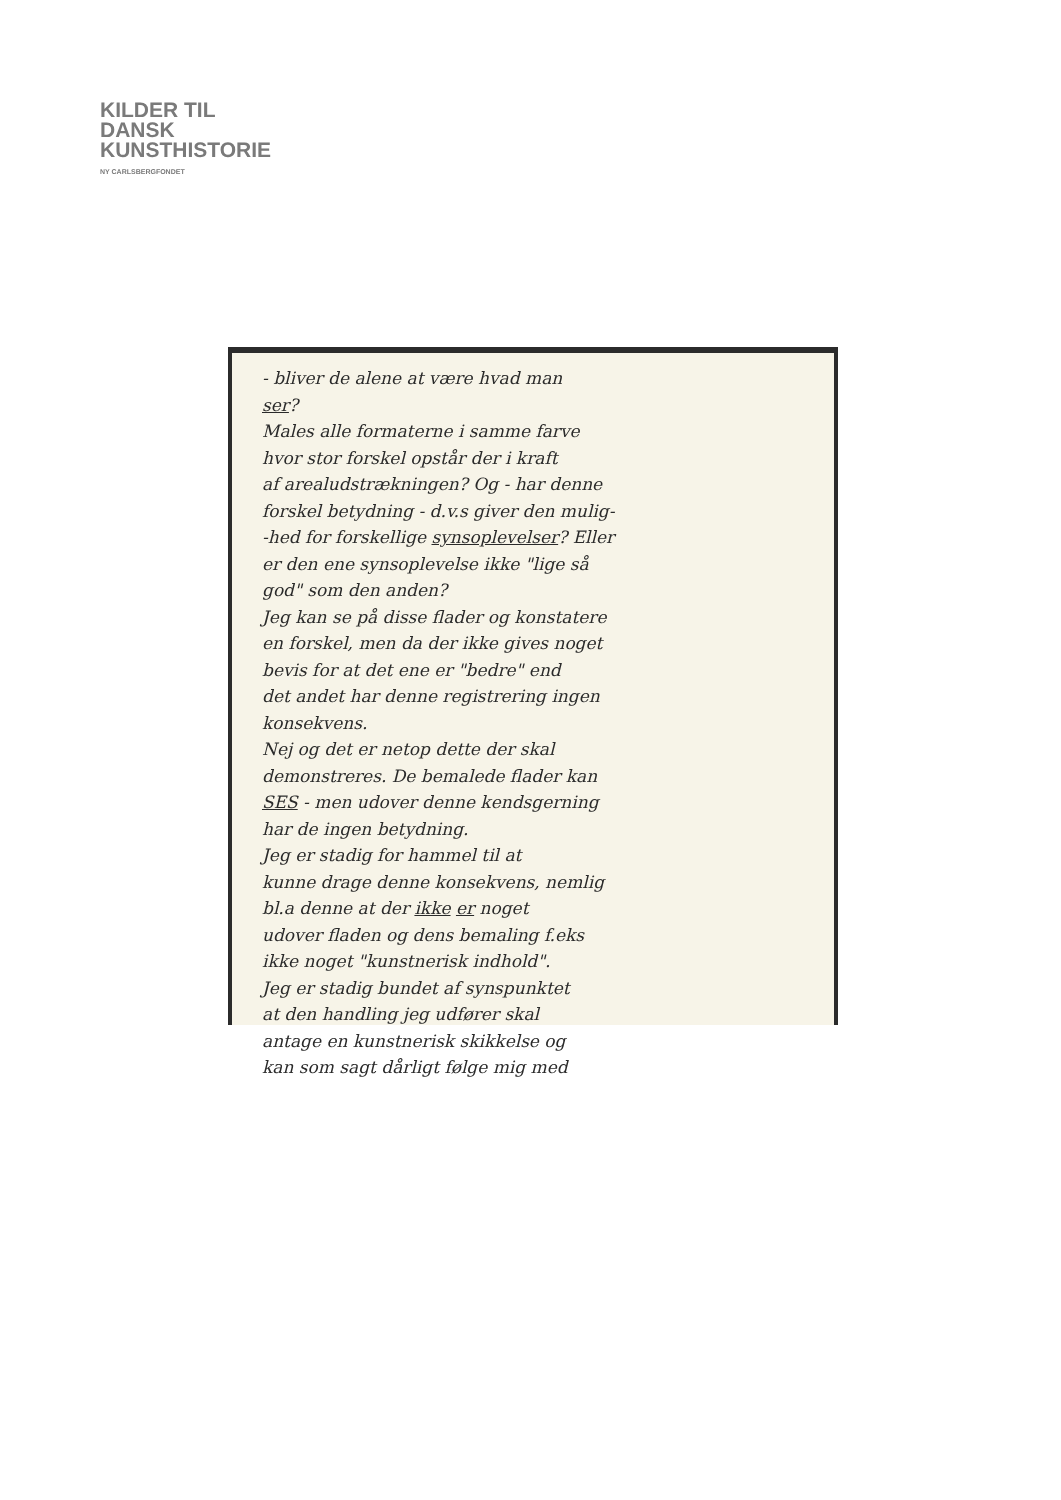KILDER TIL
DANSK
KUNSTHISTORIE
NY CARLSBERGFONDET
- bliver de alene at være hvad man
ser?
Males alle formaterne i samme farve
hvor stor forskel opstår der i kraft
af arealudstrækningen? Og - har denne
forskel betydning - d.v.s giver den mulig-
-hed for forskellige synsoplevelser? Eller
er den ene synsoplevelse ikke "lige så
god" som den anden?
Jeg kan se på disse flader og konstatere
en forskel, men da der ikke gives noget
bevis for at det ene er "bedre" end
det andet har denne registrering ingen
konsekvens.
Nej og det er netop dette der skal
demonstreres. De bemalede flader kan
SES - men udover denne kendsgerning
har de ingen betydning.
Jeg er stadig for hammel til at
kunne drage denne konsekvens, nemlig
bl.a denne at der ikke er noget
udover fladen og dens bemaling f.eks
ikke noget "kunstnerisk indhold".
Jeg er stadig bundet af synspunktet
at den handling jeg udfører skal
antage en kunstnerisk skikkelse og
kan som sagt dårligt følge mig med